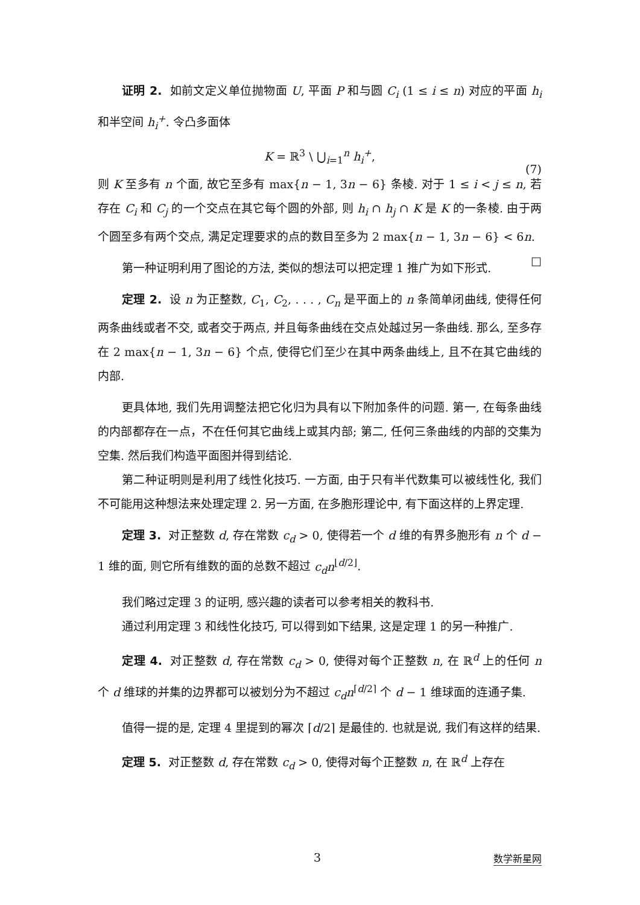证明 2. 如前文定义单位抛物面 U, 平面 P 和与圆 C<sub>i</sub> (1 ≤ i ≤ n) 对应的平面 h<sub>i</sub> 和半空间 h<sub>i</sub><sup>+</sup>. 令凸多面体
K = ℝ<sup>3</sup> \ ⋃<sub>i=1</sub><sup>n</sup> h<sub>i</sub><sup>+</sup>,
(7)
则 K 至多有 n 个面, 故它至多有 max{n − 1, 3n − 6} 条棱. 对于 1 ≤ i < j ≤ n, 若存在 C<sub>i</sub> 和 C<sub>j</sub> 的一个交点在其它每个圆的外部, 则 h<sub>i</sub> ∩ h<sub>j</sub> ∩ K 是 K 的一条棱. 由于两个圆至多有两个交点, 满足定理要求的点的数目至多为 2 max{n − 1, 3n − 6} < 6n. □
第一种证明利用了图论的方法, 类似的想法可以把定理 1 推广为如下形式.
定理 2. 设 n 为正整数, C<sub>1</sub>, C<sub>2</sub>, . . . , C<sub>n</sub> 是平面上的 n 条简单闭曲线, 使得任何两条曲线或者不交, 或者交于两点, 并且每条曲线在交点处越过另一条曲线. 那么, 至多存在 2 max{n − 1, 3n − 6} 个点, 使得它们至少在其中两条曲线上, 且不在其它曲线的内部.
更具体地, 我们先用调整法把它化归为具有以下附加条件的问题. 第一, 在每条曲线的内部都存在一点，不在任何其它曲线上或其内部; 第二, 任何三条曲线的内部的交集为空集. 然后我们构造平面图并得到结论.
第二种证明则是利用了线性化技巧. 一方面, 由于只有半代数集可以被线性化, 我们不可能用这种想法来处理定理 2. 另一方面, 在多胞形理论中, 有下面这样的上界定理.
定理 3. 对正整数 d, 存在常数 c<sub>d</sub> > 0, 使得若一个 d 维的有界多胞形有 n 个 d − 1 维的面, 则它所有维数的面的总数不超过 c<sub>d</sub>n<sup>⌊d/2⌋</sup>.
我们略过定理 3 的证明, 感兴趣的读者可以参考相关的教科书.
通过利用定理 3 和线性化技巧, 可以得到如下结果, 这是定理 1 的另一种推广.
定理 4. 对正整数 d, 存在常数 c<sub>d</sub> > 0, 使得对每个正整数 n, 在 ℝ<sup>d</sup> 上的任何 n 个 d 维球的并集的边界都可以被划分为不超过 c<sub>d</sub>n<sup>⌈d/2⌉</sup> 个 d − 1 维球面的连通子集.
值得一提的是, 定理 4 里提到的幂次 ⌈d/2⌉ 是最佳的. 也就是说, 我们有这样的结果.
定理 5. 对正整数 d, 存在常数 c<sub>d</sub> > 0, 使得对每个正整数 n, 在 ℝ<sup>d</sup> 上存在
3 数学新星网